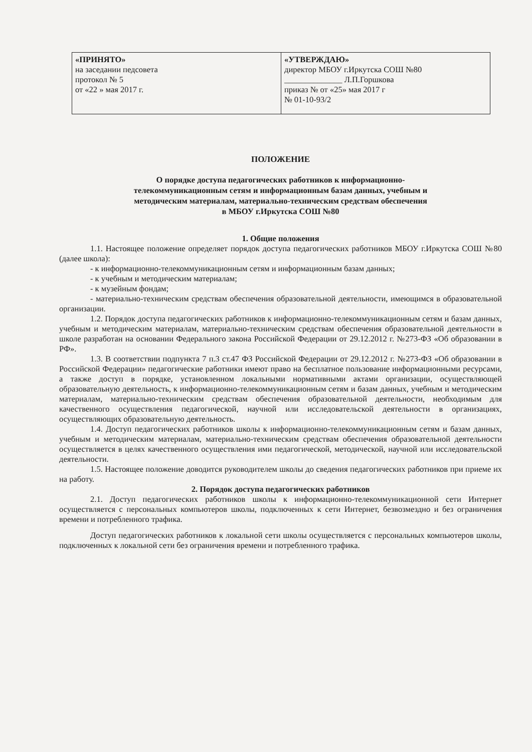| «ПРИНЯТО» на заседании педсовета протокол № 5 от «22 » мая 2017 г. | «УТВЕРЖДАЮ» директор МБОУ г.Иркутска СОШ №80 ______________ Л.П.Горшкова приказ № от «25» мая 2017 г № 01-10-93/2 |
ПОЛОЖЕНИЕ
О порядке доступа педагогических работников к информационно-
телекоммуникационным сетям и информационным базам данных, учебным и
методическим материалам, материально-техническим средствам обеспечения
в МБОУ г.Иркутска СОШ №80
1. Общие положения
1.1. Настоящее положение определяет порядок доступа педагогических работников МБОУ г.Иркутска СОШ №80 (далее школа):
- к информационно-телекоммуникационным сетям и информационным базам данных;
- к учебным и методическим материалам;
- к музейным фондам;
- материально-техническим средствам обеспечения образовательной деятельности, имеющимся в образовательной организации.
1.2. Порядок доступа педагогических работников к информационно-телекоммуникационным сетям и базам данных, учебным и методическим материалам, материально-техническим средствам обеспечения образовательной деятельности в школе разработан на основании Федерального закона Российской Федерации от 29.12.2012 г. №273-ФЗ «Об образовании в РФ».
1.3. В соответствии подпункта 7 п.3 ст.47 ФЗ Российской Федерации от 29.12.2012 г. №273-ФЗ «Об образовании в Российской Федерации» педагогические работники имеют право на бесплатное пользование информационными ресурсами, а также доступ в порядке, установленном локальными нормативными актами организации, осуществляющей образовательную деятельность, к информационно-телекоммуникационным сетям и базам данных, учебным и методическим материалам, материально-техническим средствам обеспечения образовательной деятельности, необходимым для качественного осуществления педагогической, научной или исследовательской деятельности в организациях, осуществляющих образовательную деятельность.
1.4. Доступ педагогических работников школы к информационно-телекоммуникационным сетям и базам данных, учебным и методическим материалам, материально-техническим средствам обеспечения образовательной деятельности осуществляется в целях качественного осуществления ими педагогической, методической, научной или исследовательской деятельности.
1.5. Настоящее положение доводится руководителем школы до сведения педагогических работников при приеме их на работу.
2. Порядок доступа педагогических работников
2.1. Доступ педагогических работников школы к информационно-телекоммуникационной сети Интернет осуществляется с персональных компьютеров школы, подключенных к сети Интернет, безвозмездно и без ограничения времени и потребленного трафика.
Доступ педагогических работников к локальной сети школы осуществляется с персональных компьютеров школы, подключенных к локальной сети без ограничения времени и потребленного трафика.